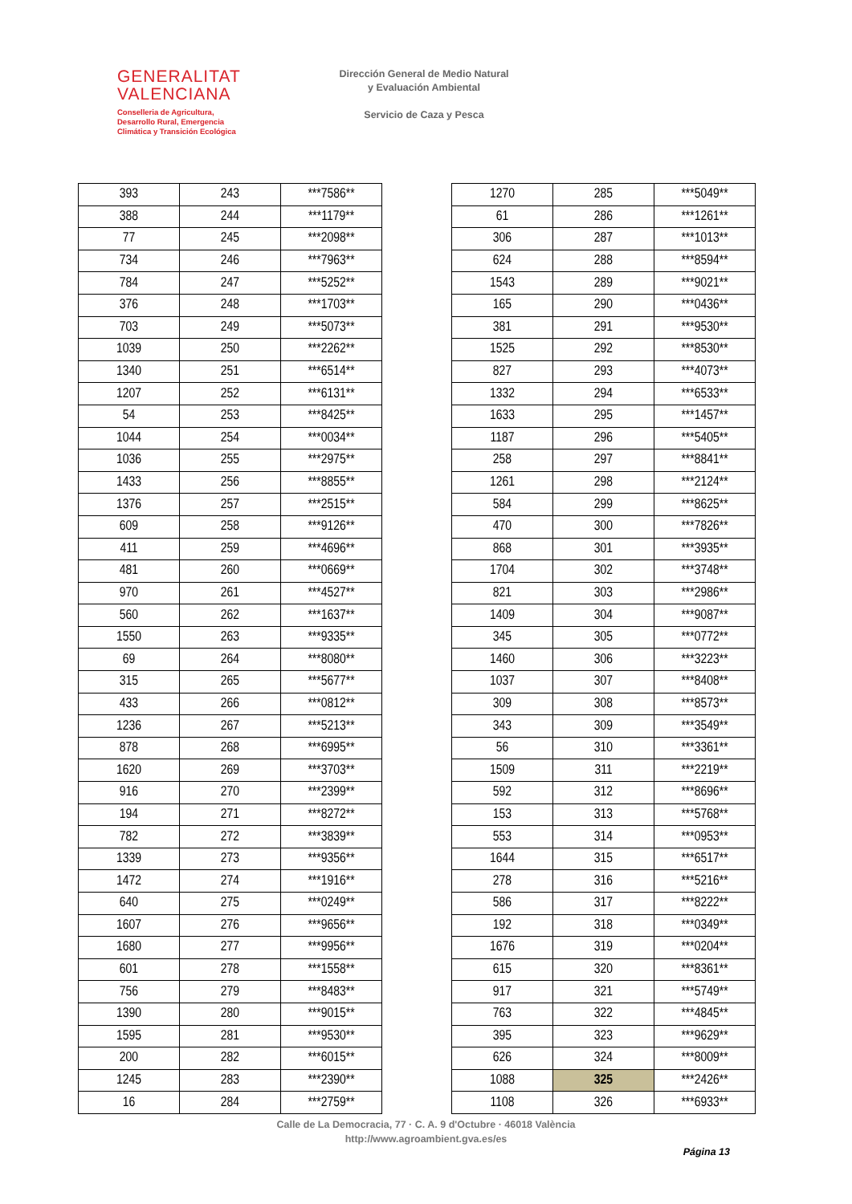GENERALITAT
VALENCIANA
Conselleria de Agricultura,
Desarrollo Rural, Emergencia
Climática y Transición Ecológica
Dirección General de Medio Natural
y Evaluación Ambiental
Servicio de Caza y Pesca
| 393 | 243 | ***7586** |
| 388 | 244 | ***1179** |
| 77 | 245 | ***2098** |
| 734 | 246 | ***7963** |
| 784 | 247 | ***5252** |
| 376 | 248 | ***1703** |
| 703 | 249 | ***5073** |
| 1039 | 250 | ***2262** |
| 1340 | 251 | ***6514** |
| 1207 | 252 | ***6131** |
| 54 | 253 | ***8425** |
| 1044 | 254 | ***0034** |
| 1036 | 255 | ***2975** |
| 1433 | 256 | ***8855** |
| 1376 | 257 | ***2515** |
| 609 | 258 | ***9126** |
| 411 | 259 | ***4696** |
| 481 | 260 | ***0669** |
| 970 | 261 | ***4527** |
| 560 | 262 | ***1637** |
| 1550 | 263 | ***9335** |
| 69 | 264 | ***8080** |
| 315 | 265 | ***5677** |
| 433 | 266 | ***0812** |
| 1236 | 267 | ***5213** |
| 878 | 268 | ***6995** |
| 1620 | 269 | ***3703** |
| 916 | 270 | ***2399** |
| 194 | 271 | ***8272** |
| 782 | 272 | ***3839** |
| 1339 | 273 | ***9356** |
| 1472 | 274 | ***1916** |
| 640 | 275 | ***0249** |
| 1607 | 276 | ***9656** |
| 1680 | 277 | ***9956** |
| 601 | 278 | ***1558** |
| 756 | 279 | ***8483** |
| 1390 | 280 | ***9015** |
| 1595 | 281 | ***9530** |
| 200 | 282 | ***6015** |
| 1245 | 283 | ***2390** |
| 16 | 284 | ***2759** |
| 1270 | 285 | ***5049** |
| 61 | 286 | ***1261** |
| 306 | 287 | ***1013** |
| 624 | 288 | ***8594** |
| 1543 | 289 | ***9021** |
| 165 | 290 | ***0436** |
| 381 | 291 | ***9530** |
| 1525 | 292 | ***8530** |
| 827 | 293 | ***4073** |
| 1332 | 294 | ***6533** |
| 1633 | 295 | ***1457** |
| 1187 | 296 | ***5405** |
| 258 | 297 | ***8841** |
| 1261 | 298 | ***2124** |
| 584 | 299 | ***8625** |
| 470 | 300 | ***7826** |
| 868 | 301 | ***3935** |
| 1704 | 302 | ***3748** |
| 821 | 303 | ***2986** |
| 1409 | 304 | ***9087** |
| 345 | 305 | ***0772** |
| 1460 | 306 | ***3223** |
| 1037 | 307 | ***8408** |
| 309 | 308 | ***8573** |
| 343 | 309 | ***3549** |
| 56 | 310 | ***3361** |
| 1509 | 311 | ***2219** |
| 592 | 312 | ***8696** |
| 153 | 313 | ***5768** |
| 553 | 314 | ***0953** |
| 1644 | 315 | ***6517** |
| 278 | 316 | ***5216** |
| 586 | 317 | ***8222** |
| 192 | 318 | ***0349** |
| 1676 | 319 | ***0204** |
| 615 | 320 | ***8361** |
| 917 | 321 | ***5749** |
| 763 | 322 | ***4845** |
| 395 | 323 | ***9629** |
| 626 | 324 | ***8009** |
| 1088 | 325 | ***2426** |
| 1108 | 326 | ***6933** |
Calle de La Democracia, 77 · C. A. 9 d'Octubre · 46018 València
http://www.agroambient.gva.es/es
Página 13